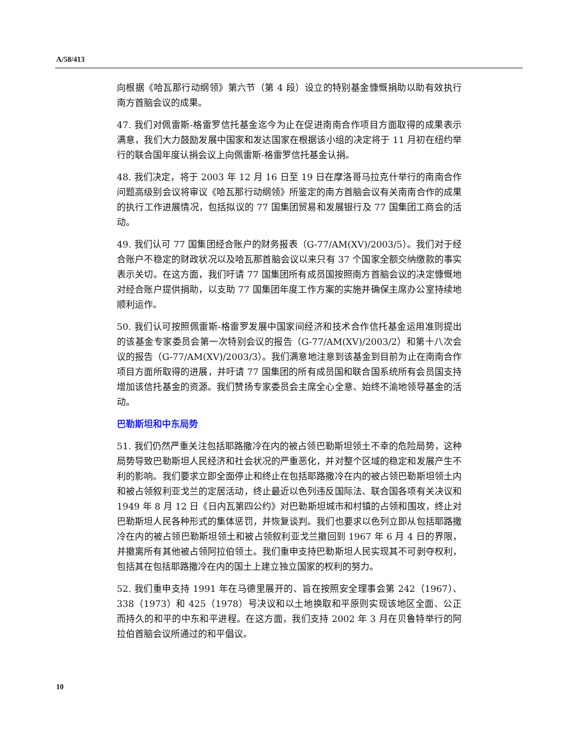A/58/413
向根据《哈瓦那行动纲领》第六节（第 4 段）设立的特别基金慷慨捐助以助有效执行南方首脑会议的成果。
47. 我们对佩雷斯-格雷罗信托基金迄今为止在促进南南合作项目方面取得的成果表示满意，我们大力鼓励发展中国家和发达国家在根据该小组的决定将于 11 月初在纽约举行的联合国年度认捐会议上向佩雷斯-格雷罗信托基金认捐。
48. 我们决定，将于 2003 年 12 月 16 日至 19 日在摩洛哥马拉克什举行的南南合作问题高级别会议将审议《哈瓦那行动纲领》所鉴定的南方首脑会议有关南南合作的成果的执行工作进展情况，包括拟议的 77 国集团贸易和发展银行及 77 国集团工商会的活动。
49. 我们认可 77 国集团经合账户的财务报表（G-77/AM(XV)/2003/5）。我们对于经合账户不稳定的财政状况以及哈瓦那首脑会议以来只有 37 个国家全额交纳缴款的事实表示关切。在这方面，我们吁请 77 国集团所有成员国按照南方首脑会议的决定慷慨地对经合账户提供捐助，以支助 77 国集团年度工作方案的实施并确保主席办公室持续地顺利运作。
50. 我们认可按照佩雷斯-格雷罗发展中国家间经济和技术合作信托基金运用准则提出的该基金专家委员会第一次特别会议的报告（G-77/AM(XV)/2003/2）和第十八次会议的报告（G-77/AM(XV)/2003/3）。我们满意地注意到该基金到目前为止在南南合作项目方面所取得的进展，并吁请 77 国集团的所有成员国和联合国系统所有会员国支持增加该信托基金的资源。我们赞扬专家委员会主席全心全意、始终不渝地领导基金的活动。
巴勒斯坦和中东局势
51. 我们仍然严重关注包括耶路撒冷在内的被占领巴勒斯坦领土不幸的危险局势，这种局势导致巴勒斯坦人民经济和社会状况的严重恶化，并对整个区域的稳定和发展产生不利的影响。我们要求立即全面停止和终止在包括耶路撒冷在内的被占领巴勒斯坦领土内和被占领叙利亚戈兰的定居活动，终止最近以色列违反国际法、联合国各项有关决议和 1949 年 8 月 12 日《日内瓦第四公约》对巴勒斯坦城市和村镇的占领和围攻，终止对巴勒斯坦人民各种形式的集体惩罚，并恢复谈判。我们也要求以色列立即从包括耶路撒冷在内的被占领巴勒斯坦领土和被占领叙利亚戈兰撤回到 1967 年 6 月 4 日的界限，并撤离所有其他被占领阿拉伯领土。我们重申支持巴勒斯坦人民实现其不可剥夺权利，包括其在包括耶路撒冷在内的国土上建立独立国家的权利的努力。
52. 我们重申支持 1991 年在马德里展开的、旨在按照安全理事会第 242（1967）、338（1973）和 425（1978）号决议和以土地换取和平原则实现该地区全面、公正而持久的和平的中东和平进程。在这方面，我们支持 2002 年 3 月在贝鲁特举行的阿拉伯首脑会议所通过的和平倡议。
10